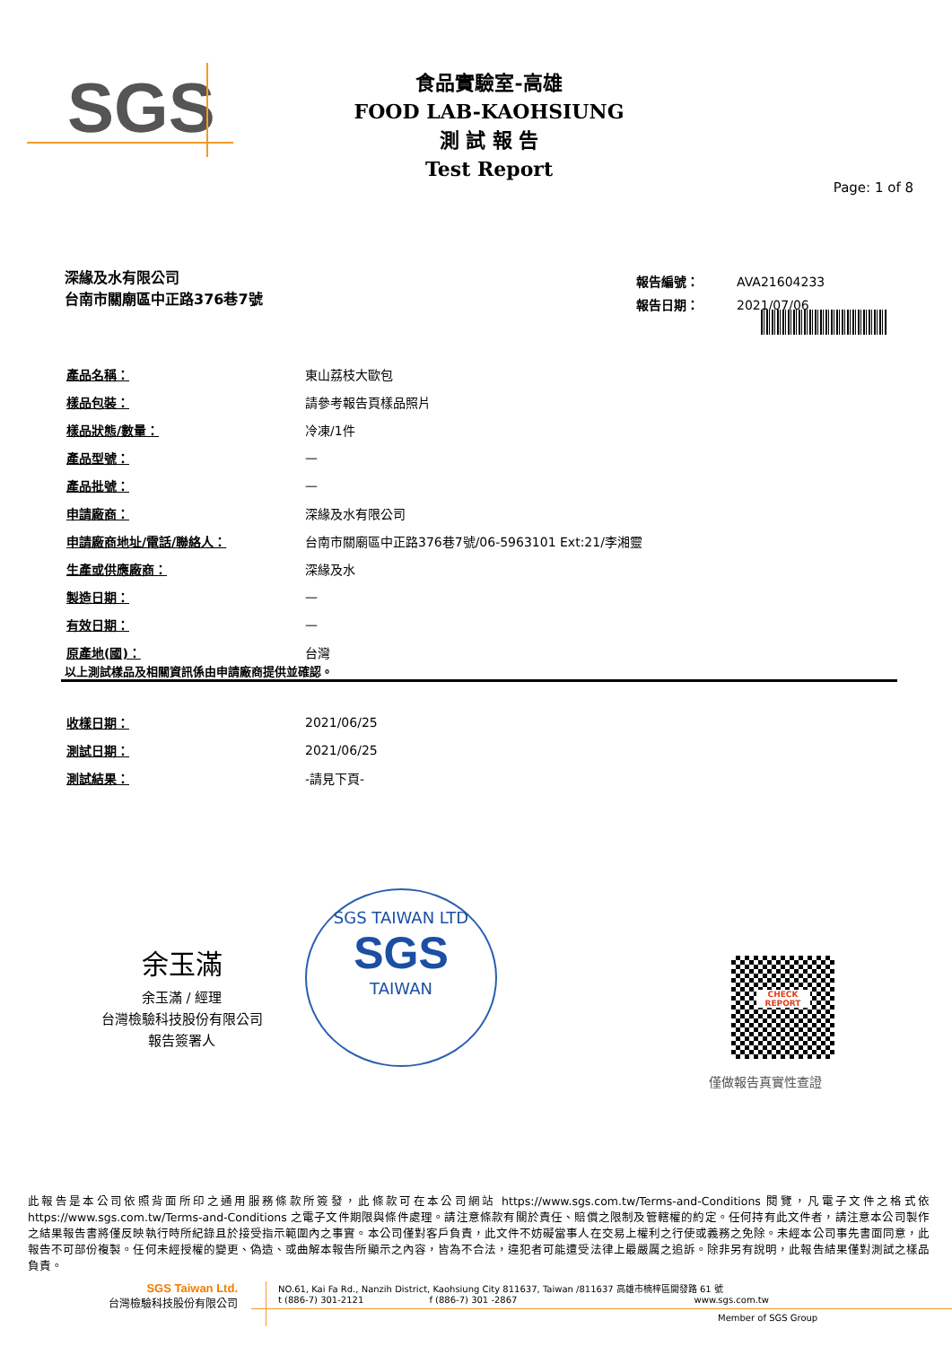SGS
食品實驗室-高雄
FOOD LAB-KAOHSIUNG
測 試 報 告
Test Report
Page: 1 of 8
深緣及水有限公司
台南市關廟區中正路376巷7號
| 報告編號： | AVA21604233 |
| 報告日期： | 2021/07/06 |
| 產品名稱： | 東山荔枝大歐包 |
| 樣品包裝： | 請參考報告頁樣品照片 |
| 樣品狀態/數量： | 冷凍/1件 |
| 產品型號： | — |
| 產品批號： | — |
| 申請廠商： | 深緣及水有限公司 |
| 申請廠商地址/電話/聯絡人： | 台南市關廟區中正路376巷7號/06-5963101 Ext:21/李湘靈 |
| 生產或供應廠商： | 深緣及水 |
| 製造日期： | — |
| 有效日期： | — |
| 原產地(國)： | 台灣 |
以上測試樣品及相關資訊係由申請廠商提供並確認。
| 收樣日期： | 2021/06/25 |
| 測試日期： | 2021/06/25 |
| 測試結果： | -請見下頁- |
余玉滿
余玉滿 / 經理
台灣檢驗科技股份有限公司
報告簽署人
SGS TAIWAN LTD
SGS
TAIWAN
CHECK REPORT
僅做報告真實性查證
此報告是本公司依照背面所印之通用服務條款所簽發，此條款可在本公司網站 https://www.sgs.com.tw/Terms-and-Conditions 閱覽，凡電子文件之格式依 https://www.sgs.com.tw/Terms-and-Conditions 之電子文件期限與條件處理。請注意條款有關於責任、賠償之限制及管轄權的約定。任何持有此文件者，請注意本公司製作之結果報告書將僅反映執行時所紀錄且於接受指示範圍內之事實。本公司僅對客戶負責，此文件不妨礙當事人在交易上權利之行使或義務之免除。未經本公司事先書面同意，此報告不可部份複製。任何未經授權的變更、偽造、或曲解本報告所顯示之內容，皆為不合法，違犯者可能遭受法律上最嚴厲之追訴。除非另有說明，此報告結果僅對測試之樣品負責。
SGS Taiwan Ltd.
台灣檢驗科技股份有限公司
NO.61, Kai Fa Rd., Nanzih District, Kaohsiung City 811637, Taiwan /811637 高雄市楠梓區開發路 61 號
t (886-7) 301-2121 f (886-7) 301 -2867 www.sgs.com.tw
Member of SGS Group